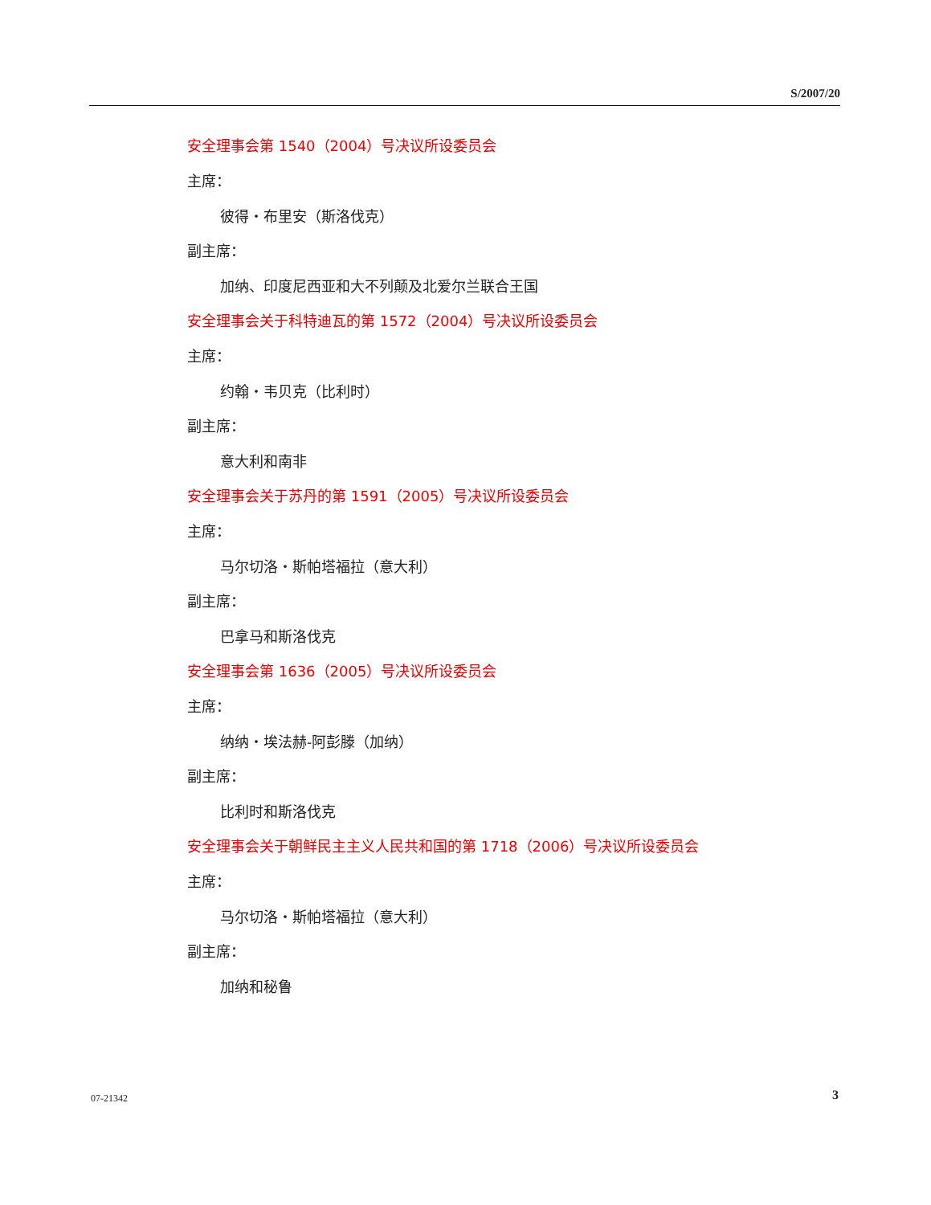S/2007/20
安全理事会第 1540（2004）号决议所设委员会
主席：
彼得・布里安（斯洛伐克）
副主席：
加纳、印度尼西亚和大不列颠及北爱尔兰联合王国
安全理事会关于科特迪瓦的第 1572（2004）号决议所设委员会
主席：
约翰・韦贝克（比利时）
副主席：
意大利和南非
安全理事会关于苏丹的第 1591（2005）号决议所设委员会
主席：
马尔切洛・斯帕塔福拉（意大利）
副主席：
巴拿马和斯洛伐克
安全理事会第 1636（2005）号决议所设委员会
主席：
纳纳・埃法赫-阿彭滕（加纳）
副主席：
比利时和斯洛伐克
安全理事会关于朝鲜民主主义人民共和国的第 1718（2006）号决议所设委员会
主席：
马尔切洛・斯帕塔福拉（意大利）
副主席：
加纳和秘鲁
07-21342 3